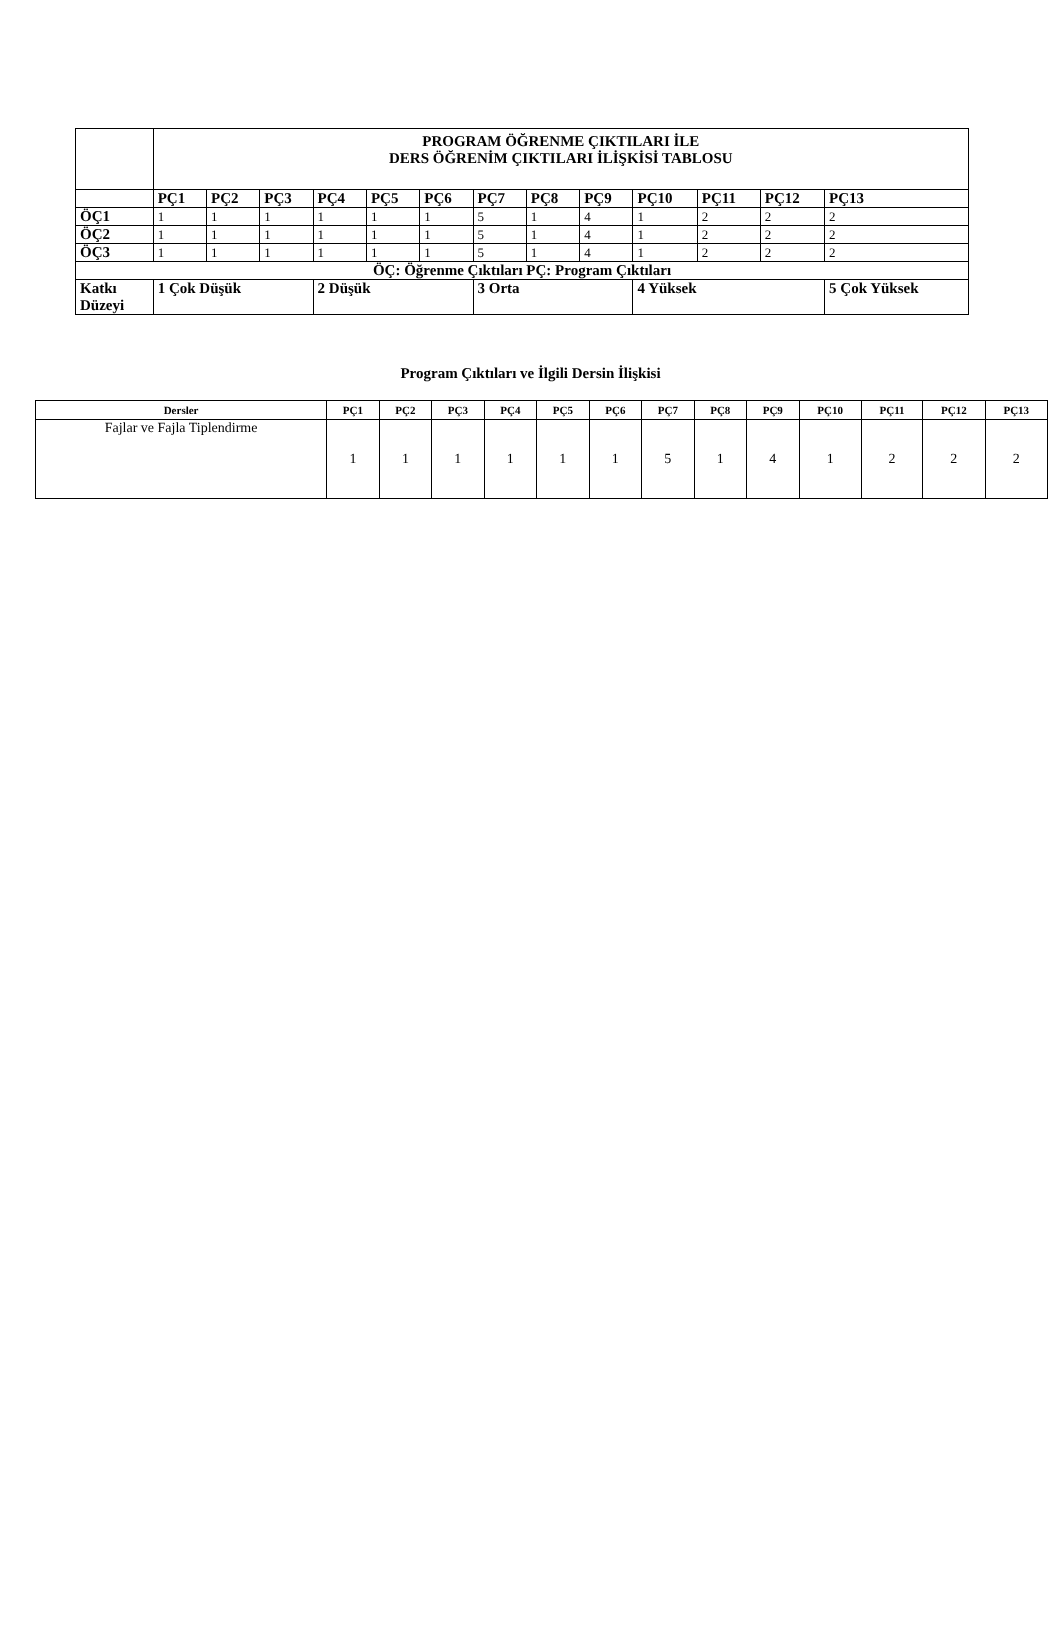| | PROGRAM ÖĞRENME ÇIKTILARI İLE DERS ÖĞRENİM ÇIKTILARI İLİŞKİSİ TABLOSU | | | | | | | | | | | | |
| --- | --- | --- | --- | --- | --- | --- | --- | --- | --- | --- | --- | --- | --- |
| | PÇ1 | PÇ2 | PÇ3 | PÇ4 | PÇ5 | PÇ6 | PÇ7 | PÇ8 | PÇ9 | PÇ10 | PÇ11 | PÇ12 | PÇ13 |
| ÖÇ1 | 1 | 1 | 1 | 1 | 1 | 1 | 5 | 1 | 4 | 1 | 2 | 2 | 2 |
| ÖÇ2 | 1 | 1 | 1 | 1 | 1 | 1 | 5 | 1 | 4 | 1 | 2 | 2 | 2 |
| ÖÇ3 | 1 | 1 | 1 | 1 | 1 | 1 | 5 | 1 | 4 | 1 | 2 | 2 | 2 |
| ÖÇ: Öğrenme Çıktıları PÇ: Program Çıktıları | | | | | | | | | | | | | |
| Katkı Düzeyi | 1 Çok Düşük | | | 2 Düşük | | | 3 Orta | | | 4 Yüksek | | | 5 Çok Yüksek |
Program Çıktıları ve İlgili Dersin İlişkisi
| Dersler | PÇ1 | PÇ2 | PÇ3 | PÇ4 | PÇ5 | PÇ6 | PÇ7 | PÇ8 | PÇ9 | PÇ10 | PÇ11 | PÇ12 | PÇ13 |
| --- | --- | --- | --- | --- | --- | --- | --- | --- | --- | --- | --- | --- | --- |
| Fajlar ve Fajla Tiplendirme | 1 | 1 | 1 | 1 | 1 | 1 | 5 | 1 | 4 | 1 | 2 | 2 | 2 |